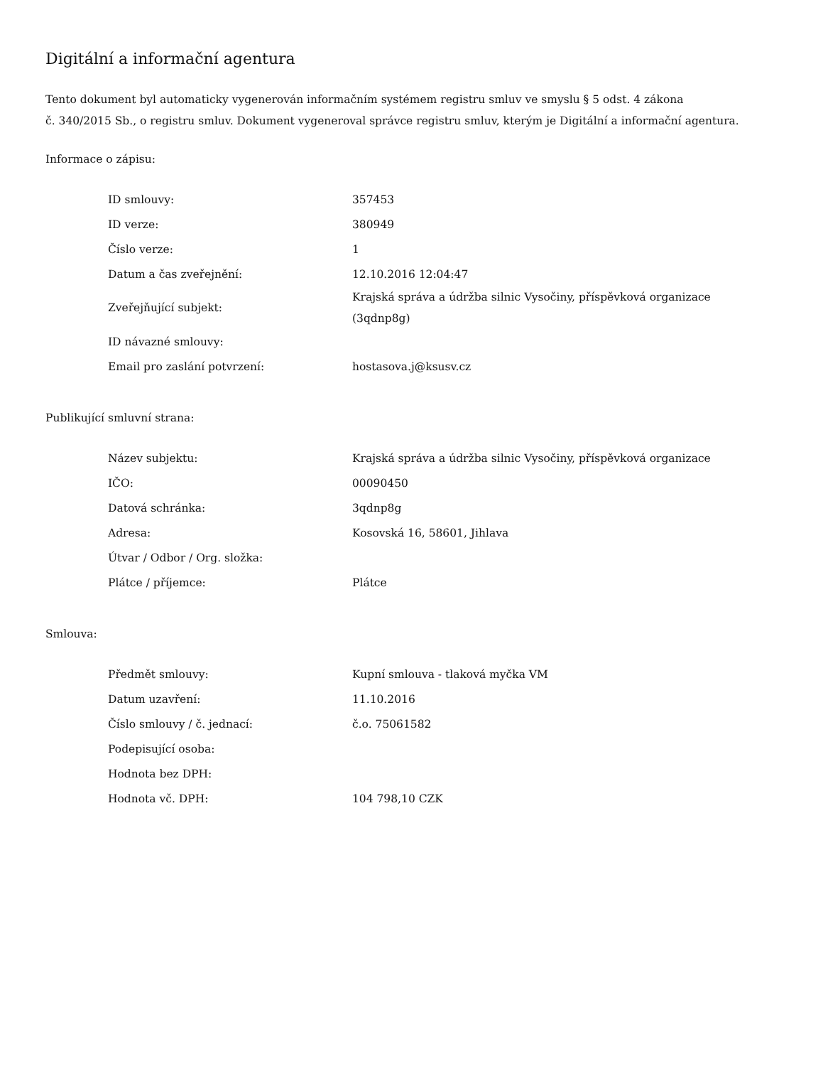Digitální a informační agentura
Tento dokument byl automaticky vygenerován informačním systémem registru smluv ve smyslu § 5 odst. 4 zákona
č. 340/2015 Sb., o registru smluv. Dokument vygeneroval správce registru smluv, kterým je Digitální a informační agentura.
Informace o zápisu:
| ID smlouvy: | 357453 |
| ID verze: | 380949 |
| Číslo verze: | 1 |
| Datum a čas zveřejnění: | 12.10.2016 12:04:47 |
| Zveřejňující subjekt: | Krajská správa a údržba silnic Vysočiny, příspěvková organizace (3qdnp8g) |
| ID návazné smlouvy: | |
| Email pro zaslání potvrzení: | hostasova.j@ksusv.cz |
Publikující smluvní strana:
| Název subjektu: | Krajská správa a údržba silnic Vysočiny, příspěvková organizace |
| IČO: | 00090450 |
| Datová schránka: | 3qdnp8g |
| Adresa: | Kosovská 16, 58601, Jihlava |
| Útvar / Odbor / Org. složka: | |
| Plátce / příjemce: | Plátce |
Smlouva:
| Předmět smlouvy: | Kupní smlouva - tlaková myčka VM |
| Datum uzavření: | 11.10.2016 |
| Číslo smlouvy / č. jednací: | č.o. 75061582 |
| Podepisující osoba: | |
| Hodnota bez DPH: | |
| Hodnota vč. DPH: | 104 798,10 CZK |